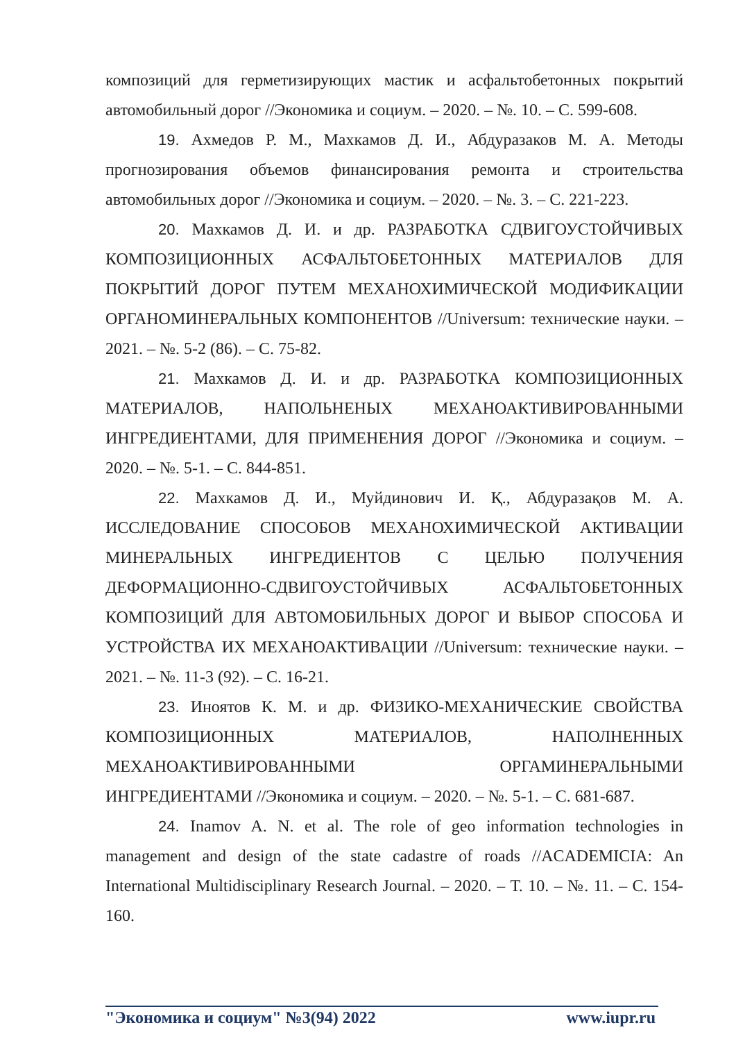композиций для герметизирующих мастик и асфальтобетонных покрытий автомобильный дорог //Экономика и социум. – 2020. – №. 10. – С. 599-608.
19. Ахмедов Р. М., Махкамов Д. И., Абдуразаков М. А. Методы прогнозирования объемов финансирования ремонта и строительства автомобильных дорог //Экономика и социум. – 2020. – №. 3. – С. 221-223.
20. Махкамов Д. И. и др. РАЗРАБОТКА СДВИГОУСТОЙЧИВЫХ КОМПОЗИЦИОННЫХ АСФАЛЬТОБЕТОННЫХ МАТЕРИАЛОВ ДЛЯ ПОКРЫТИЙ ДОРОГ ПУТЕМ МЕХАНОХИМИЧЕСКОЙ МОДИФИКАЦИИ ОРГАНОМИНЕРАЛЬНЫХ КОМПОНЕНТОВ //Universum: технические науки. – 2021. – №. 5-2 (86). – С. 75-82.
21. Махкамов Д. И. и др. РАЗРАБОТКА КОМПОЗИЦИОННЫХ МАТЕРИАЛОВ, НАПОЛЬНЕНЫХ МЕХАНОАКТИВИРОВАННЫМИ ИНГРЕДИЕНТАМИ, ДЛЯ ПРИМЕНЕНИЯ ДОРОГ //Экономика и социум. – 2020. – №. 5-1. – С. 844-851.
22. Махкамов Д. И., Муйдинович И. Қ., Абдуразақов М. А. ИССЛЕДОВАНИЕ СПОСОБОВ МЕХАНОХИМИЧЕСКОЙ АКТИВАЦИИ МИНЕРАЛЬНЫХ ИНГРЕДИЕНТОВ С ЦЕЛЬЮ ПОЛУЧЕНИЯ ДЕФОРМАЦИОННО-СДВИГОУСТОЙЧИВЫХ АСФАЛЬТОБЕТОННЫХ КОМПОЗИЦИЙ ДЛЯ АВТОМОБИЛЬНЫХ ДОРОГ И ВЫБОР СПОСОБА И УСТРОЙСТВА ИХ МЕХАНОАКТИВАЦИИ //Universum: технические науки. – 2021. – №. 11-3 (92). – С. 16-21.
23. Иноятов К. М. и др. ФИЗИКО-МЕХАНИЧЕСКИЕ СВОЙСТВА КОМПОЗИЦИОННЫХ МАТЕРИАЛОВ, НАПОЛНЕННЫХ МЕХАНОАКТИВИРОВАННЫМИ ОРГАМИНЕРАЛЬНЫМИ ИНГРЕДИЕНТАМИ //Экономика и социум. – 2020. – №. 5-1. – С. 681-687.
24. Inamov A. N. et al. The role of geo information technologies in management and design of the state cadastre of roads //ACADEMICIA: An International Multidisciplinary Research Journal. – 2020. – Т. 10. – №. 11. – С. 154-160.
"Экономика и социум" №3(94) 2022 www.iupr.ru